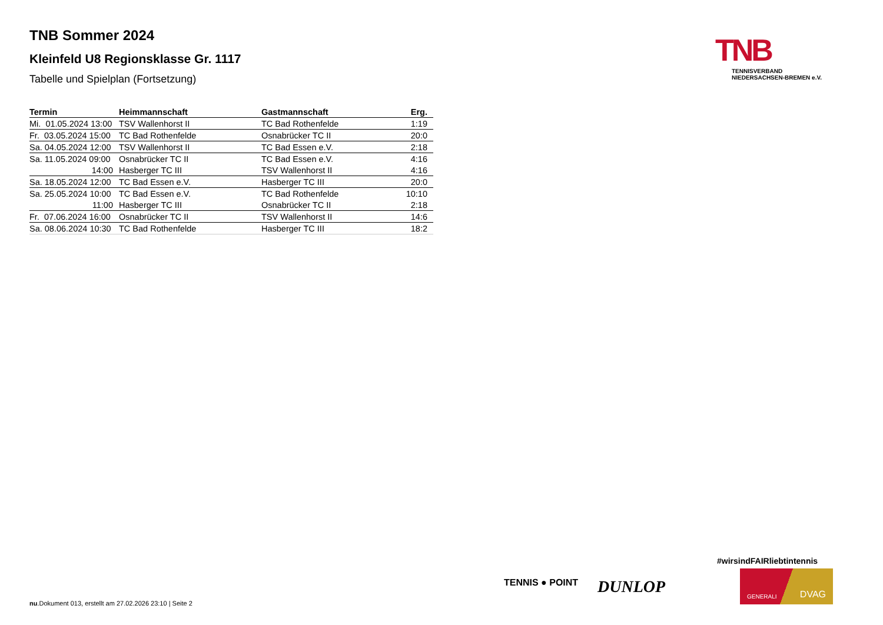TNB Sommer 2024
Kleinfeld U8 Regionsklasse Gr. 1117
Tabelle und Spielplan (Fortsetzung)
| Termin | Heimmannschaft | Gastmannschaft | Erg. |
| --- | --- | --- | --- |
| Mi. 01.05.2024 13:00 | TSV Wallenhorst II | TC Bad Rothenfelde | 1:19 |
| Fr. 03.05.2024 15:00 | TC Bad Rothenfelde | Osnabrücker TC II | 20:0 |
| Sa. 04.05.2024 12:00 | TSV Wallenhorst II | TC Bad Essen e.V. | 2:18 |
| Sa. 11.05.2024 09:00 | Osnabrücker TC II | TC Bad Essen e.V. | 4:16 |
| 14:00 | Hasberger TC III | TSV Wallenhorst II | 4:16 |
| Sa. 18.05.2024 12:00 | TC Bad Essen e.V. | Hasberger TC III | 20:0 |
| Sa. 25.05.2024 10:00 | TC Bad Essen e.V. | TC Bad Rothenfelde | 10:10 |
| 11:00 | Hasberger TC III | Osnabrücker TC II | 2:18 |
| Fr. 07.06.2024 16:00 | Osnabrücker TC II | TSV Wallenhorst II | 14:6 |
| Sa. 08.06.2024 10:30 | TC Bad Rothenfelde | Hasberger TC III | 18:2 |
TNB
TENNISVERBAND
NIEDERSACHSEN-BREMEN e.V.
#wirsindFAIRliebtintennis
TENNIS ● POINT DUNLOP
GENERALI DVAG
nu.Dokument 013, erstellt am 27.02.2026 23:10 | Seite 2